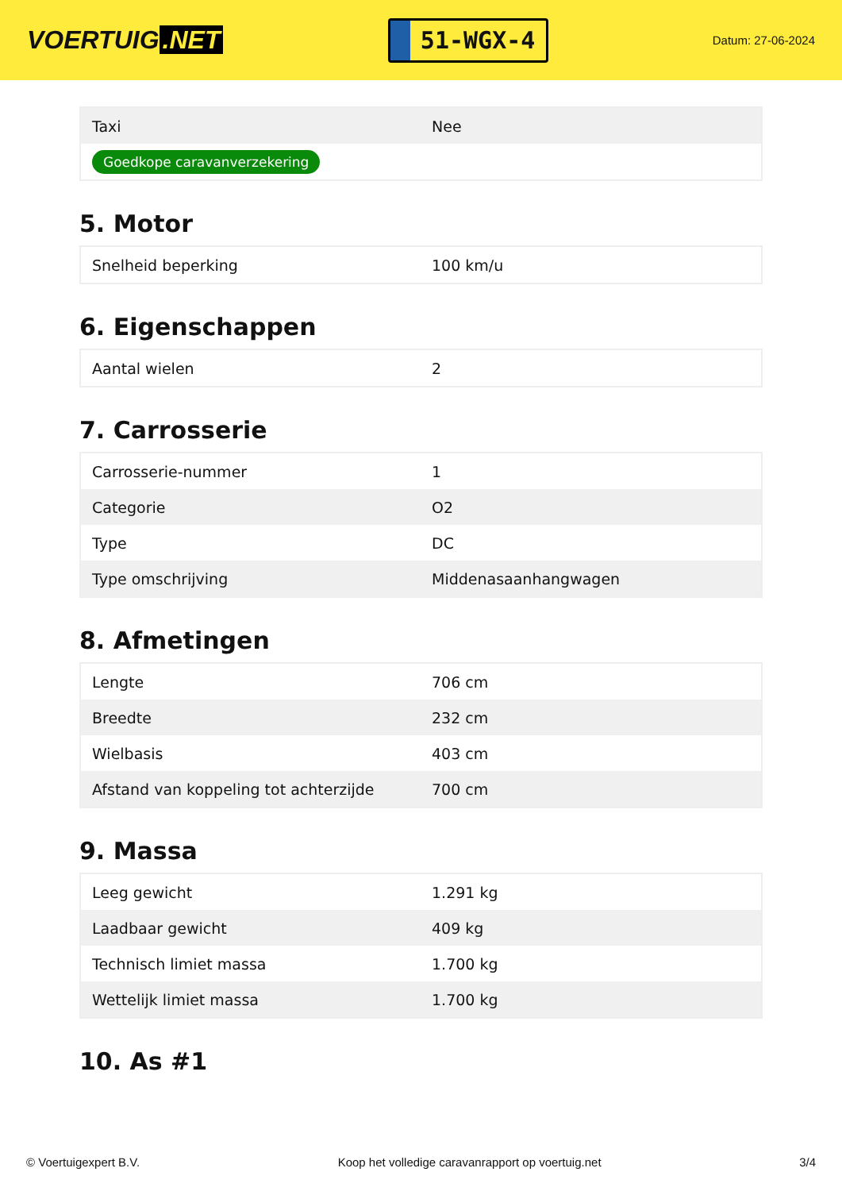VOERTUIG.NET
51-WGX-4
Datum: 27-06-2024
| Taxi | Nee |
| Goedkope caravanverzekering | |
5. Motor
| Snelheid beperking | 100 km/u |
6. Eigenschappen
| Aantal wielen | 2 |
7. Carrosserie
| Carrosserie-nummer | 1 |
| Categorie | O2 |
| Type | DC |
| Type omschrijving | Middenasaanhangwagen |
8. Afmetingen
| Lengte | 706 cm |
| Breedte | 232 cm |
| Wielbasis | 403 cm |
| Afstand van koppeling tot achterzijde | 700 cm |
9. Massa
| Leeg gewicht | 1.291 kg |
| Laadbaar gewicht | 409 kg |
| Technisch limiet massa | 1.700 kg |
| Wettelijk limiet massa | 1.700 kg |
10. As #1
© Voertuigexpert B.V. Koop het volledige caravanrapport op voertuig.net 3/4